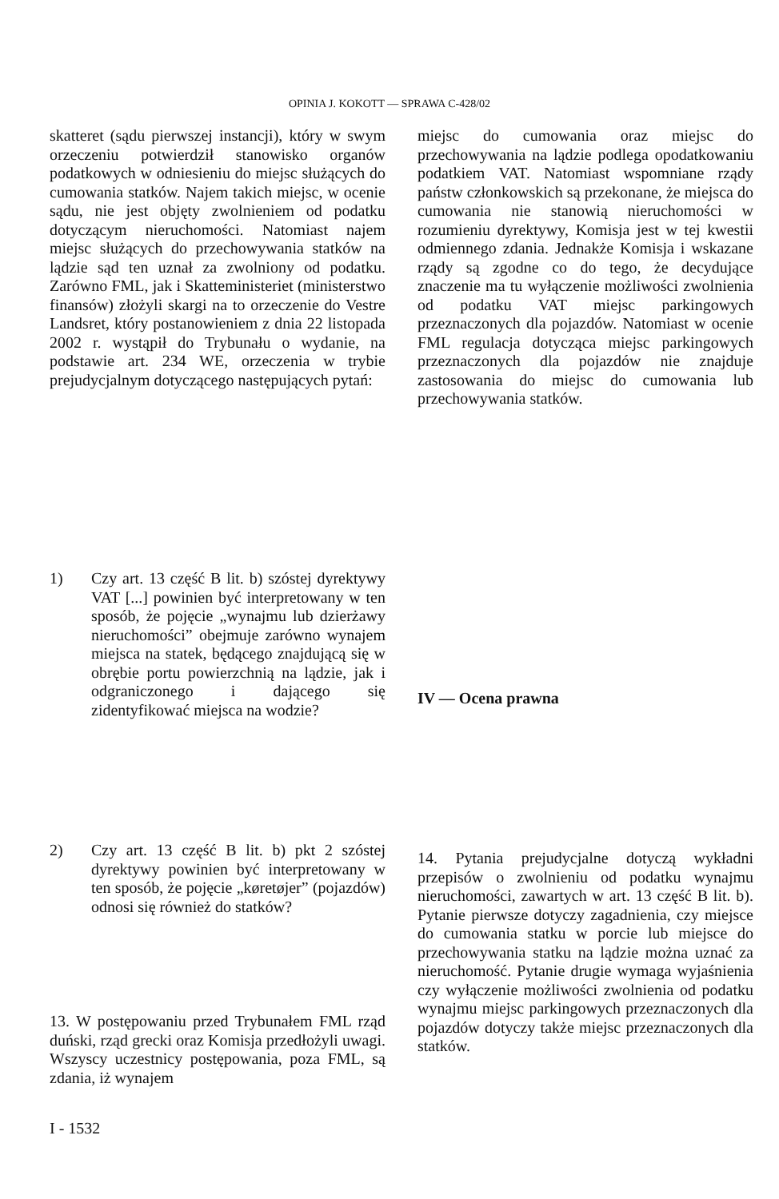OPINIA J. KOKOTT — SPRAWA C-428/02
skatteret (sądu pierwszej instancji), który w swym orzeczeniu potwierdził stanowisko organów podatkowych w odniesieniu do miejsc służących do cumowania statków. Najem takich miejsc, w ocenie sądu, nie jest objęty zwolnieniem od podatku dotyczącym nieruchomości. Natomiast najem miejsc służących do przechowywania statków na lądzie sąd ten uznał za zwolniony od podatku. Zarówno FML, jak i Skatteministeriet (ministerstwo finansów) złożyli skargi na to orzeczenie do Vestre Landsret, który postanowieniem z dnia 22 listopada 2002 r. wystąpił do Trybunału o wydanie, na podstawie art. 234 WE, orzeczenia w trybie prejudycjalnym dotyczącego następujących pytań:
miejsc do cumowania oraz miejsc do przechowywania na lądzie podlega opodatkowaniu podatkiem VAT. Natomiast wspomniane rządy państw członkowskich są przekonane, że miejsca do cumowania nie stanowią nieruchomości w rozumieniu dyrektywy, Komisja jest w tej kwestii odmiennego zdania. Jednakże Komisja i wskazane rządy są zgodne co do tego, że decydujące znaczenie ma tu wyłączenie możliwości zwolnienia od podatku VAT miejsc parkingowych przeznaczonych dla pojazdów. Natomiast w ocenie FML regulacja dotycząca miejsc parkingowych przeznaczonych dla pojazdów nie znajduje zastosowania do miejsc do cumowania lub przechowywania statków.
1) Czy art. 13 część B lit. b) szóstej dyrektywy VAT [...] powinien być interpretowany w ten sposób, że pojęcie „wynajmu lub dzierżawy nieruchomości” obejmuje zarówno wynajem miejsca na statek, będącego znajdującą się w obrębie portu powierzchnią na lądzie, jak i odgraniczonego i dającego się zidentyfikować miejsca na wodzie?
IV — Ocena prawna
2) Czy art. 13 część B lit. b) pkt 2 szóstej dyrektywy powinien być interpretowany w ten sposób, że pojęcie „køretøjer” (pojazdów) odnosi się również do statków?
13. W postępowaniu przed Trybunałem FML rząd duński, rząd grecki oraz Komisja przedłożyli uwagi. Wszyscy uczestnicy postępowania, poza FML, są zdania, iż wynajem
14. Pytania prejudycjalne dotyczą wykładni przepisów o zwolnieniu od podatku wynajmu nieruchomości, zawartych w art. 13 część B lit. b). Pytanie pierwsze dotyczy zagadnienia, czy miejsce do cumowania statku w porcie lub miejsce do przechowywania statku na lądzie można uznać za nieruchomość. Pytanie drugie wymaga wyjaśnienia czy wyłączenie możliwości zwolnienia od podatku wynajmu miejsc parkingowych przeznaczonych dla pojazdów dotyczy także miejsc przeznaczonych dla statków.
I - 1532